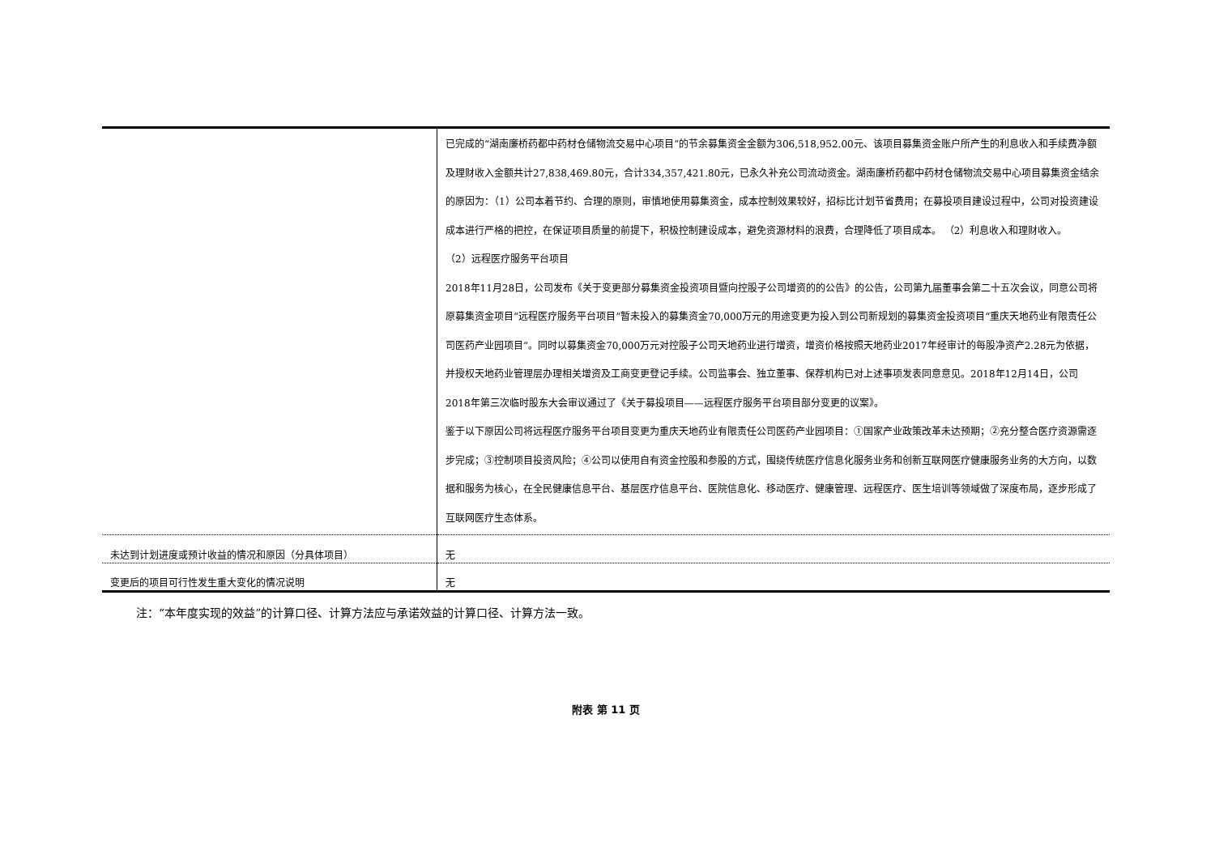| | 已完成的“湖南廉桥药都中药材仓储物流交易中心项目”的节余募集资金金额为306,518,952.00元、该项目募集资金账户所产生的利息收入和手续费净额及理财收入金额共计27,838,469.80元，合计334,357,421.80元，已永久补充公司流动资金。湖南廉桥药都中药材仓储物流交易中心项目募集资金结余的原因为：（1）公司本着节约、合理的原则，审慎地使用募集资金，成本控制效果较好，招标比计划节省费用；在募投项目建设过程中，公司对投资建设成本进行严格的把控，在保证项目质量的前提下，积极控制建设成本，避免资源材料的浪费，合理降低了项目成本。 （2）利息收入和理财收入。 （2）远程医疗服务平台项目 2018年11月28日，公司发布《关于变更部分募集资金投资项目暨向控股子公司增资的的公告》的公告，公司第九届董事会第二十五次会议，同意公司将原募集资金项目“远程医疗服务平台项目”暂未投入的募集资金70,000万元的用途变更为投入到公司新规划的募集资金投资项目“重庆天地药业有限责任公司医药产业园项目”。同时以募集资金70,000万元对控股子公司天地药业进行增资，增资价格按照天地药业2017年经审计的每股净资产2.28元为依据，并授权天地药业管理层办理相关增资及工商变更登记手续。公司监事会、独立董事、保荐机构已对上述事项发表同意意见。2018年12月14日，公司2018年第三次临时股东大会审议通过了《关于募投项目——远程医疗服务平台项目部分变更的议案》。 鉴于以下原因公司将远程医疗服务平台项目变更为重庆天地药业有限责任公司医药产业园项目：①国家产业政策改革未达预期；②充分整合医疗资源需逐步完成；③控制项目投资风险；④公司以使用自有资金控股和参股的方式，围绕传统医疗信息化服务业务和创新互联网医疗健康服务业务的大方向，以数据和服务为核心，在全民健康信息平台、基层医疗信息平台、医院信息化、移动医疗、健康管理、远程医疗、医生培训等领域做了深度布局，逐步形成了互联网医疗生态体系。 |
| 未达到计划进度或预计收益的情况和原因（分具体项目） | 无 |
| 变更后的项目可行性发生重大变化的情况说明 | 无 |
注：“本年度实现的效益”的计算口径、计算方法应与承诺效益的计算口径、计算方法一致。
附表 第 11 页